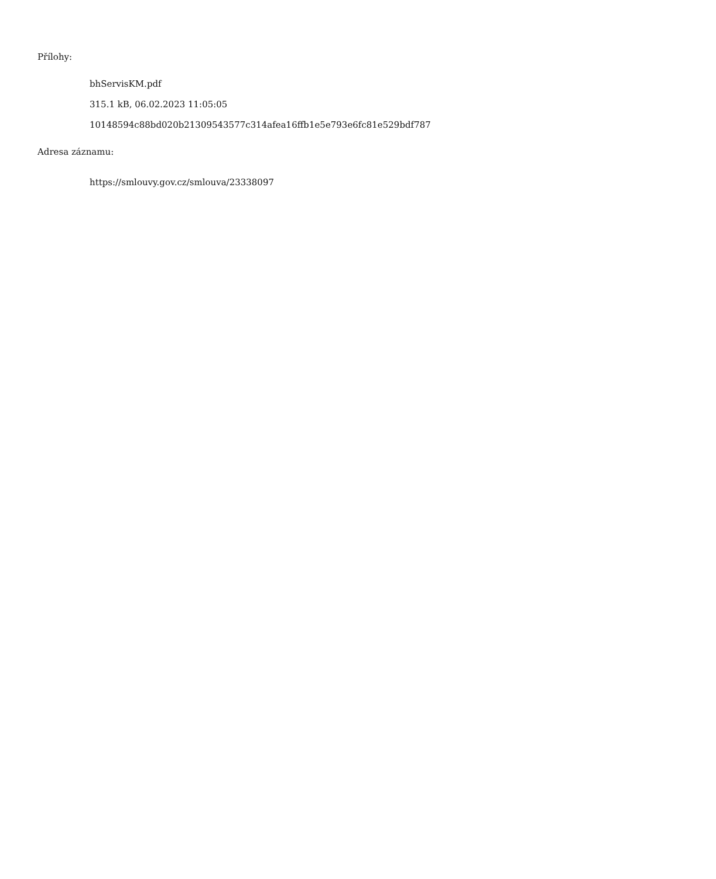Přílohy:
bhServisKM.pdf
315.1 kB, 06.02.2023 11:05:05
10148594c88bd020b21309543577c314afea16ffb1e5e793e6fc81e529bdf787
Adresa záznamu:
https://smlouvy.gov.cz/smlouva/23338097